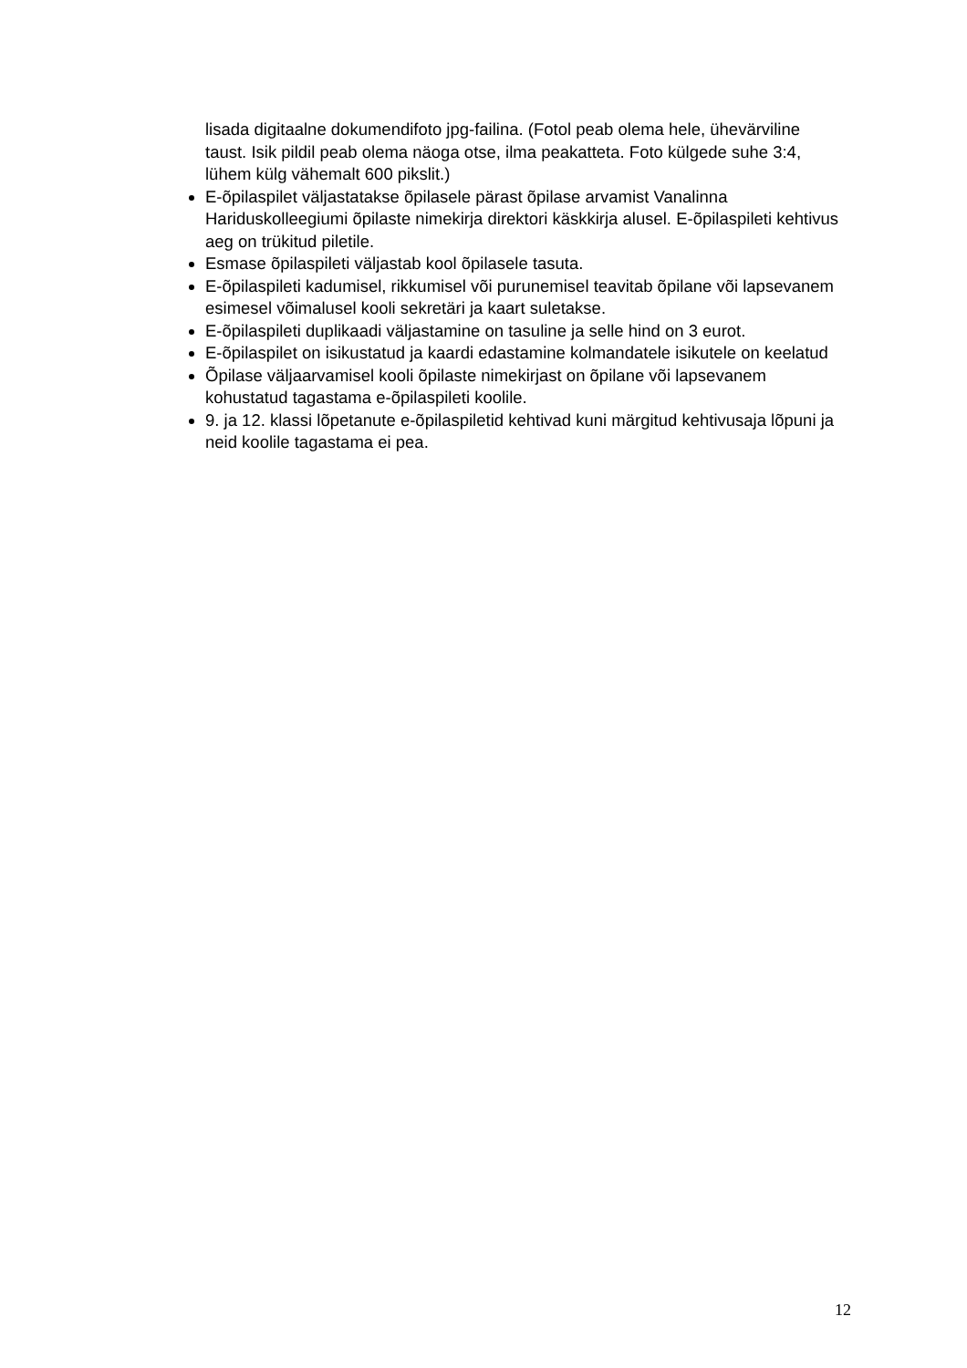lisada digitaalne dokumendifoto jpg-failina. (Fotol peab olema hele, ühevärviline taust. Isik pildil peab olema näoga otse, ilma peakatteta. Foto külgede suhe 3:4, lühem külg vähemalt 600 pikslit.)
E-õpilaspilet väljastatakse õpilasele pärast õpilase arvamist Vanalinna Hariduskolleegiumi õpilaste nimekirja direktori käskkirja alusel. E-õpilaspileti kehtivus aeg on trükitud piletile.
Esmase õpilaspileti väljastab kool õpilasele tasuta.
E-õpilaspileti kadumisel, rikkumisel või purunemisel teavitab õpilane või lapsevanem esimesel võimalusel kooli sekretäri ja kaart suletakse.
E-õpilaspileti duplikaadi väljastamine on tasuline ja selle hind on 3 eurot.
E-õpilaspilet on isikustatud ja kaardi edastamine kolmandatele isikutele on keelatud
Õpilase väljaarvamisel kooli õpilaste nimekirjast on õpilane või lapsevanem kohustatud tagastama e-õpilaspileti koolile.
9. ja 12. klassi lõpetanute e-õpilaspiletid kehtivad kuni märgitud kehtivusaja lõpuni ja neid koolile tagastama ei pea.
12